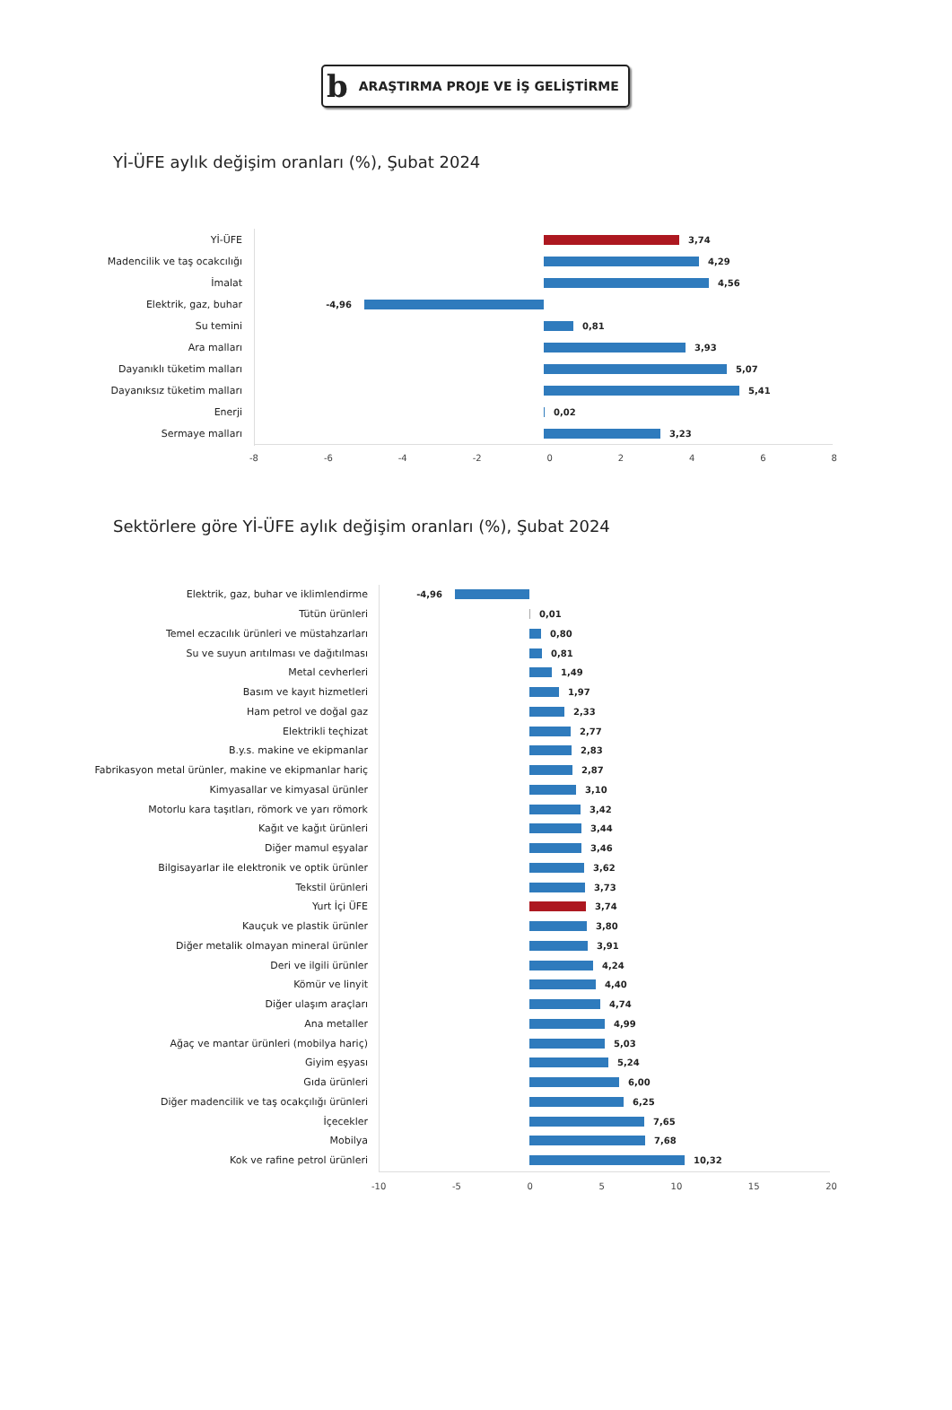b ARAŞTIRMA PROJE VE İŞ GELİŞTİRME
Yİ-ÜFE aylık değişim oranları (%), Şubat 2024
Yİ-ÜFE 3,74
Madencilik ve taş ocakcılığı 4,29
İmalat 4,56
Elektrik, gaz, buhar -4,96
Su temini 0,81
Ara malları 3,93
Dayanıklı tüketim malları 5,07
Dayanıksız tüketim malları 5,41
Enerji 0,02
Sermaye malları 3,23
-8 -6 -4 -2 02468
Sektörlere göre Yİ-ÜFE aylık değişim oranları (%), Şubat 2024
Elektrik, gaz, buhar ve iklimlendirme -4,96
Tütün ürünleri 0,01
Temel eczacılık ürünleri ve müstahzarları 0,80
Su ve suyun arıtılması ve dağıtılması 0,81
Metal cevherleri 1,49
Basım ve kayıt hizmetleri 1,97
Ham petrol ve doğal gaz 2,33
Elektrikli teçhizat 2,77
B.y.s. makine ve ekipmanlar 2,83
Fabrikasyon metal ürünler, makine ve ekipmanlar hariç 2,87
Kimyasallar ve kimyasal ürünler 3,10
Motorlu kara taşıtları, römork ve yarı römork 3,42
Kağıt ve kağıt ürünleri 3,44
Diğer mamul eşyalar 3,46
Bilgisayarlar ile elektronik ve optik ürünler 3,62
Tekstil ürünleri 3,73
Yurt İçi ÜFE 3,74
Kauçuk ve plastik ürünler 3,80
Diğer metalik olmayan mineral ürünler 3,91
Deri ve ilgili ürünler 4,24
Kömür ve linyit 4,40
Diğer ulaşım araçları 4,74
Ana metaller 4,99
Ağaç ve mantar ürünleri (mobilya hariç) 5,03
Giyim eşyası 5,24
Gıda ürünleri 6,00
Diğer madencilik ve taş ocakçılığı ürünleri 6,25
İçecekler 7,65
Mobilya 7,68
Kok ve rafine petrol ürünleri 10,32
-10 -5 0 5 10 15 20